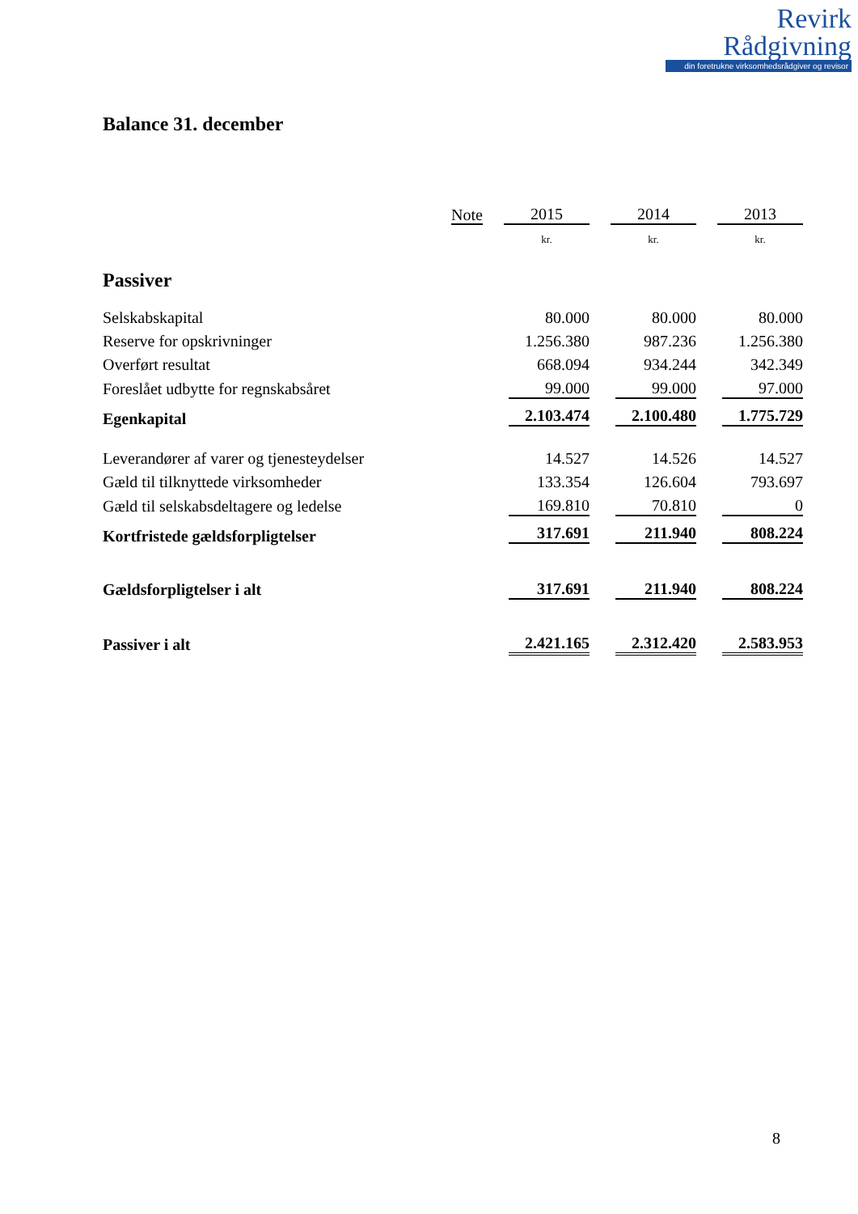Revirk
Rådgivning
din foretrukne virksomhedsrådgiver og revisor
Balance 31. december
| | Note | 2015 | 2014 | 2013 |
| --- | --- | --- | --- | --- |
| | | kr. | kr. | kr. |
| Passiver | | | | |
| Selskabskapital | | 80.000 | 80.000 | 80.000 |
| Reserve for opskrivninger | | 1.256.380 | 987.236 | 1.256.380 |
| Overført resultat | | 668.094 | 934.244 | 342.349 |
| Foreslået udbytte for regnskabsåret | | 99.000 | 99.000 | 97.000 |
| Egenkapital | | 2.103.474 | 2.100.480 | 1.775.729 |
| Leverandører af varer og tjenesteydelser | | 14.527 | 14.526 | 14.527 |
| Gæld til tilknyttede virksomheder | | 133.354 | 126.604 | 793.697 |
| Gæld til selskabsdeltagere og ledelse | | 169.810 | 70.810 | 0 |
| Kortfristede gældsforpligtelser | | 317.691 | 211.940 | 808.224 |
| Gældsforpligtelser i alt | | 317.691 | 211.940 | 808.224 |
| Passiver i alt | | 2.421.165 | 2.312.420 | 2.583.953 |
8